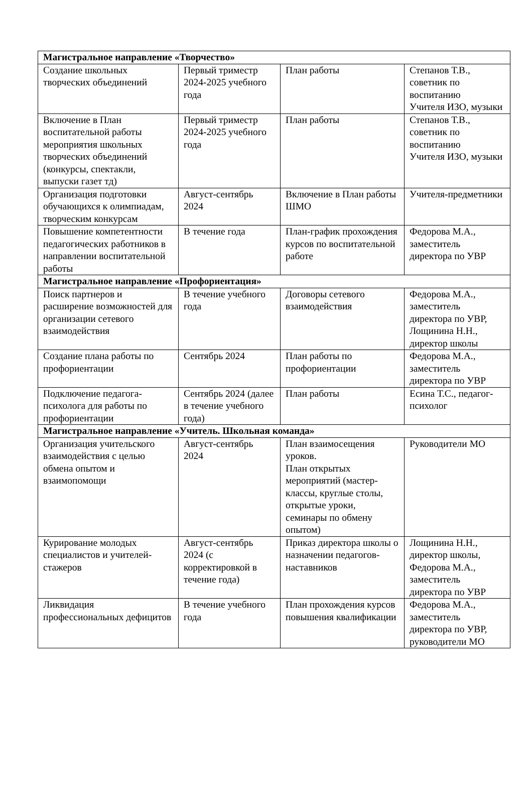| Магистральное направление «Творчество» | | | |
| Создание школьных творческих объединений | Первый триместр 2024-2025 учебного года | План работы | Степанов Т.В., советник по воспитанию Учителя ИЗО, музыки |
| Включение в План воспитательной работы мероприятия школьных творческих объединений (конкурсы, спектакли, выпуски газет тд) | Первый триместр 2024-2025 учебного года | План работы | Степанов Т.В., советник по воспитанию Учителя ИЗО, музыки |
| Организация подготовки обучающихся к олимпиадам, творческим конкурсам | Август-сентябрь 2024 | Включение в План работы ШМО | Учителя-предметники |
| Повышение компетентности педагогических работников в направлении воспитательной работы | В течение года | План-график прохождения курсов по воспитательной работе | Федорова М.А., заместитель директора по УВР |
| Магистральное направление «Профориентация» | | | |
| Поиск партнеров и расширение возможностей для организации сетевого взаимодействия | В течение учебного года | Договоры сетевого взаимодействия | Федорова М.А., заместитель директора по УВР, Лощинина Н.Н., директор школы |
| Создание плана работы по профориентации | Сентябрь 2024 | План работы по профориентации | Федорова М.А., заместитель директора по УВР |
| Подключение педагога-психолога для работы по профориентации | Сентябрь 2024 (далее в течение учебного года) | План работы | Есина Т.С., педагог-психолог |
| Магистральное направление «Учитель. Школьная команда» | | | |
| Организация учительского взаимодействия с целью обмена опытом и взаимопомощи | Август-сентябрь 2024 | План взаимосещения уроков. План открытых мероприятий (мастер-классы, круглые столы, открытые уроки, семинары по обмену опытом) | Руководители МО |
| Курирование молодых специалистов и учителей-стажеров | Август-сентябрь 2024 (с корректировкой в течение года) | Приказ директора школы о назначении педагогов-наставников | Лощинина Н.Н., директор школы, Федорова М.А., заместитель директора по УВР |
| Ликвидация профессиональных дефицитов | В течение учебного года | План прохождения курсов повышения квалификации | Федорова М.А., заместитель директора по УВР, руководители МО |